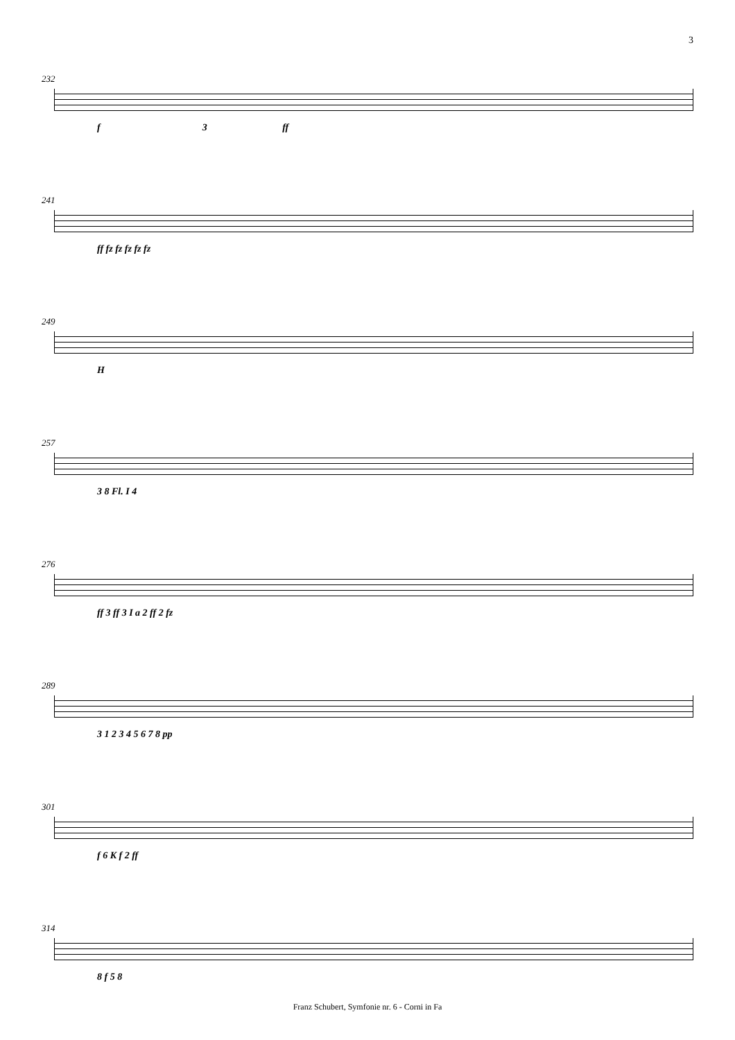3
232
f 3 ff
241
ff fz fz fz fz fz
249
H
257
3 8 Fl. I 4
276
ff 3 ff 3 I a 2 ff 2 fz
289
3 1 2 3 4 5 6 7 8 pp
301
f 6 K f 2 ff
314
8 f 5 8
Franz Schubert, Symfonie nr. 6 - Corni in Fa